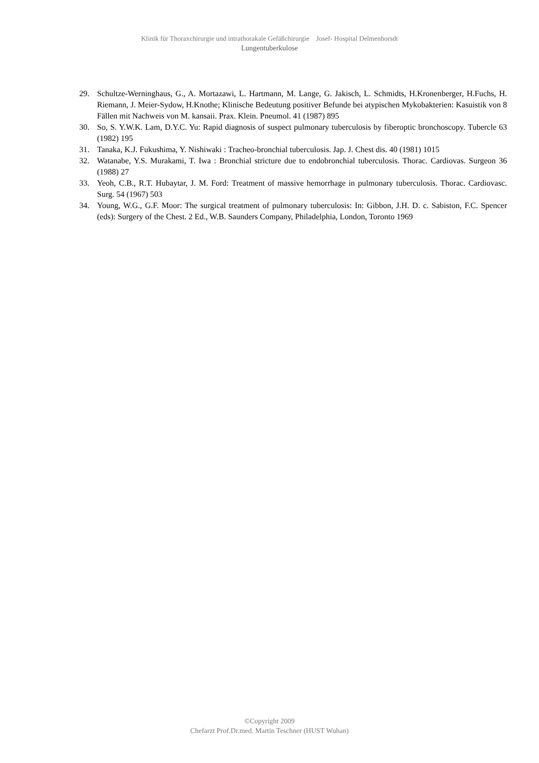Klinik für Thoraxchirurgie und intrathorakale Gefäßchirurgie Josef- Hospital Delmenhorsdt
Lungentuberkulose
29. Schultze-Werninghaus, G., A. Mortazawi, L. Hartmann, M. Lange, G. Jakisch, L. Schmidts, H.Kronenberger, H.Fuchs, H. Riemann, J. Meier-Sydow, H.Knothe; Klinische Bedeutung positiver Befunde bei atypischen Mykobakterien: Kasuistik von 8 Fällen mit Nachweis von M. kansaii. Prax. Klein. Pneumol. 41 (1987) 895
30. So, S. Y.W.K. Lam, D.Y.C. Yu: Rapid diagnosis of suspect pulmonary tuberculosis by fiberoptic bronchoscopy. Tubercle 63 (1982) 195
31. Tanaka, K.J. Fukushima, Y. Nishiwaki : Tracheo-bronchial tuberculosis. Jap. J. Chest dis. 40 (1981) 1015
32. Watanabe, Y.S. Murakami, T. Iwa : Bronchial stricture due to endobronchial tuberculosis. Thorac. Cardiovas. Surgeon 36 (1988) 27
33. Yeoh, C.B., R.T. Hubaytar, J. M. Ford: Treatment of massive hemorrhage in pulmonary tuberculosis. Thorac. Cardiovasc. Surg. 54 (1967) 503
34. Young, W.G., G.F. Moor: The surgical treatment of pulmonary tuberculosis: In: Gibbon, J.H. D. c. Sabiston, F.C. Spencer (eds): Surgery of the Chest. 2 Ed., W.B. Saunders Company, Philadelphia, London, Toronto 1969
©Copyright 2009
Chefarzt Prof.Dr.med. Martin Teschner (HUST Wuhan)